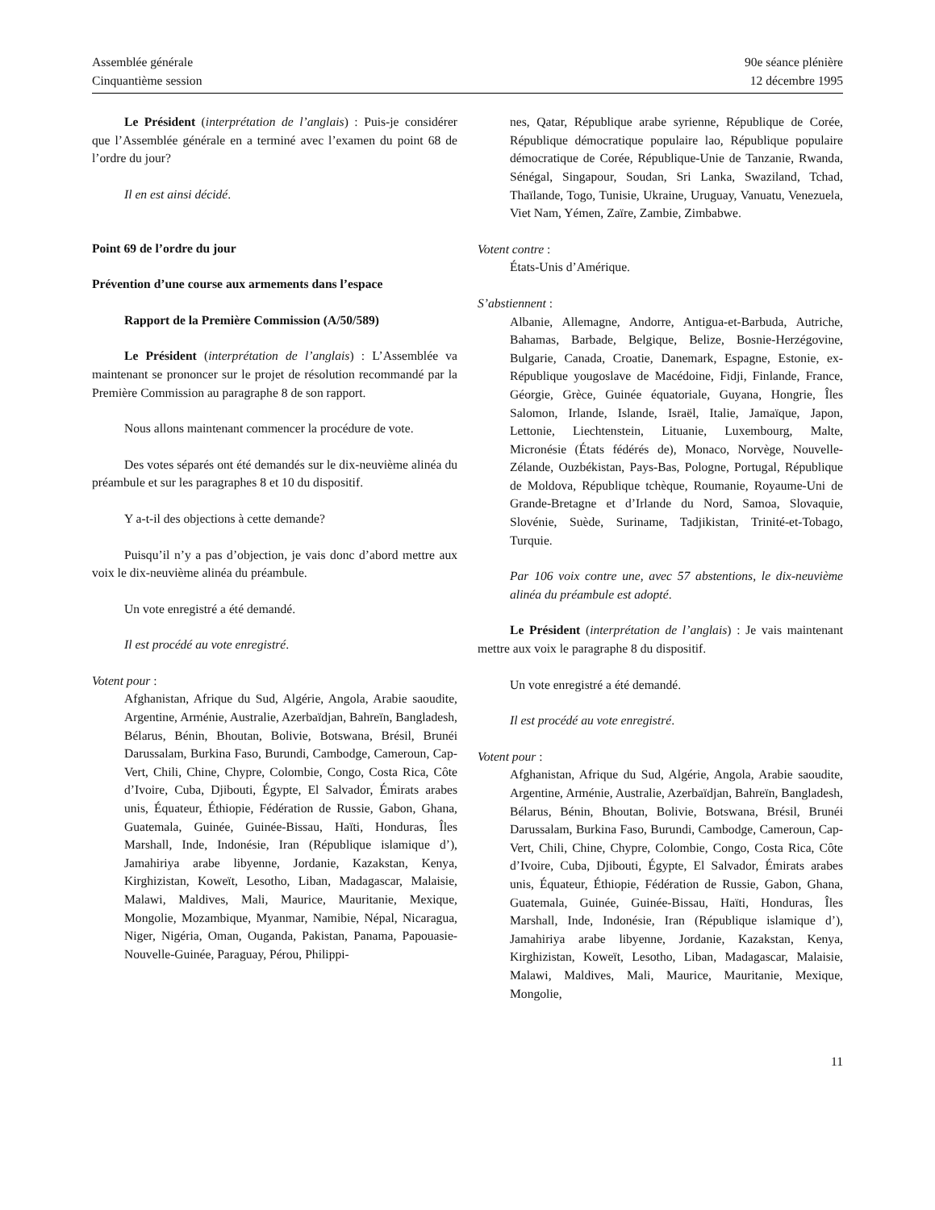Assemblée générale
Cinquantième session
90e séance plénière
12 décembre 1995
Le Président (interprétation de l’anglais) : Puis-je considérer que l’Assemblée générale en a terminé avec l’examen du point 68 de l’ordre du jour?
Il en est ainsi décidé.
Point 69 de l’ordre du jour
Prévention d’une course aux armements dans l’espace
Rapport de la Première Commission (A/50/589)
Le Président (interprétation de l’anglais) : L’Assemblée va maintenant se prononcer sur le projet de résolution recommandé par la Première Commission au paragraphe 8 de son rapport.
Nous allons maintenant commencer la procédure de vote.
Des votes séparés ont été demandés sur le dix-neuvième alinéa du préambule et sur les paragraphes 8 et 10 du dispositif.
Y a-t-il des objections à cette demande?
Puisqu’il n’y a pas d’objection, je vais donc d’abord mettre aux voix le dix-neuvième alinéa du préambule.
Un vote enregistré a été demandé.
Il est procédé au vote enregistré.
Votent pour :
Afghanistan, Afrique du Sud, Algérie, Angola, Arabie saoudite, Argentine, Arménie, Australie, Azerbaïdjan, Bahreïn, Bangladesh, Bélarus, Bénin, Bhoutan, Bolivie, Botswana, Brésil, Brunéi Darussalam, Burkina Faso, Burundi, Cambodge, Cameroun, Cap-Vert, Chili, Chine, Chypre, Colombie, Congo, Costa Rica, Côte d’Ivoire, Cuba, Djibouti, Égypte, El Salvador, Émirats arabes unis, Équateur, Éthiopie, Fédération de Russie, Gabon, Ghana, Guatemala, Guinée, Guinée-Bissau, Haïti, Honduras, Îles Marshall, Inde, Indonésie, Iran (République islamique d’), Jamahiriya arabe libyenne, Jordanie, Kazakstan, Kenya, Kirghizistan, Koweït, Lesotho, Liban, Madagascar, Malaisie, Malawi, Maldives, Mali, Maurice, Mauritanie, Mexique, Mongolie, Mozambique, Myanmar, Namibie, Népal, Nicaragua, Niger, Nigéria, Oman, Ouganda, Pakistan, Panama, Papouasie-Nouvelle-Guinée, Paraguay, Pérou, Philippi-
nes, Qatar, République arabe syrienne, République de Corée, République démocratique populaire lao, République populaire démocratique de Corée, République-Unie de Tanzanie, Rwanda, Sénégal, Singapour, Soudan, Sri Lanka, Swaziland, Tchad, Thaïlande, Togo, Tunisie, Ukraine, Uruguay, Vanuatu, Venezuela, Viet Nam, Yémen, Zaïre, Zambie, Zimbabwe.
Votent contre :
États-Unis d’Amérique.
S’abstiennent :
Albanie, Allemagne, Andorre, Antigua-et-Barbuda, Autriche, Bahamas, Barbade, Belgique, Belize, Bosnie-Herzégovine, Bulgarie, Canada, Croatie, Danemark, Espagne, Estonie, ex-République yougoslave de Macédoine, Fidji, Finlande, France, Géorgie, Grèce, Guinée équatoriale, Guyana, Hongrie, Îles Salomon, Irlande, Islande, Israël, Italie, Jamaïque, Japon, Lettonie, Liechtenstein, Lituanie, Luxembourg, Malte, Micronésie (États fédérés de), Monaco, Norvège, Nouvelle-Zélande, Ouzbékistan, Pays-Bas, Pologne, Portugal, République de Moldova, République tchèque, Roumanie, Royaume-Uni de Grande-Bretagne et d’Irlande du Nord, Samoa, Slovaquie, Slovénie, Suède, Suriname, Tadjikistan, Trinité-et-Tobago, Turquie.
Par 106 voix contre une, avec 57 abstentions, le dix-neuvième alinéa du préambule est adopté.
Le Président (interprétation de l’anglais) : Je vais maintenant mettre aux voix le paragraphe 8 du dispositif.
Un vote enregistré a été demandé.
Il est procédé au vote enregistré.
Votent pour :
Afghanistan, Afrique du Sud, Algérie, Angola, Arabie saoudite, Argentine, Arménie, Australie, Azerbaïdjan, Bahreïn, Bangladesh, Bélarus, Bénin, Bhoutan, Bolivie, Botswana, Brésil, Brunéi Darussalam, Burkina Faso, Burundi, Cambodge, Cameroun, Cap-Vert, Chili, Chine, Chypre, Colombie, Congo, Costa Rica, Côte d’Ivoire, Cuba, Djibouti, Égypte, El Salvador, Émirats arabes unis, Équateur, Éthiopie, Fédération de Russie, Gabon, Ghana, Guatemala, Guinée, Guinée-Bissau, Haïti, Honduras, Îles Marshall, Inde, Indonésie, Iran (République islamique d’), Jamahiriya arabe libyenne, Jordanie, Kazakstan, Kenya, Kirghizistan, Koweït, Lesotho, Liban, Madagascar, Malaisie, Malawi, Maldives, Mali, Maurice, Mauritanie, Mexique, Mongolie,
11